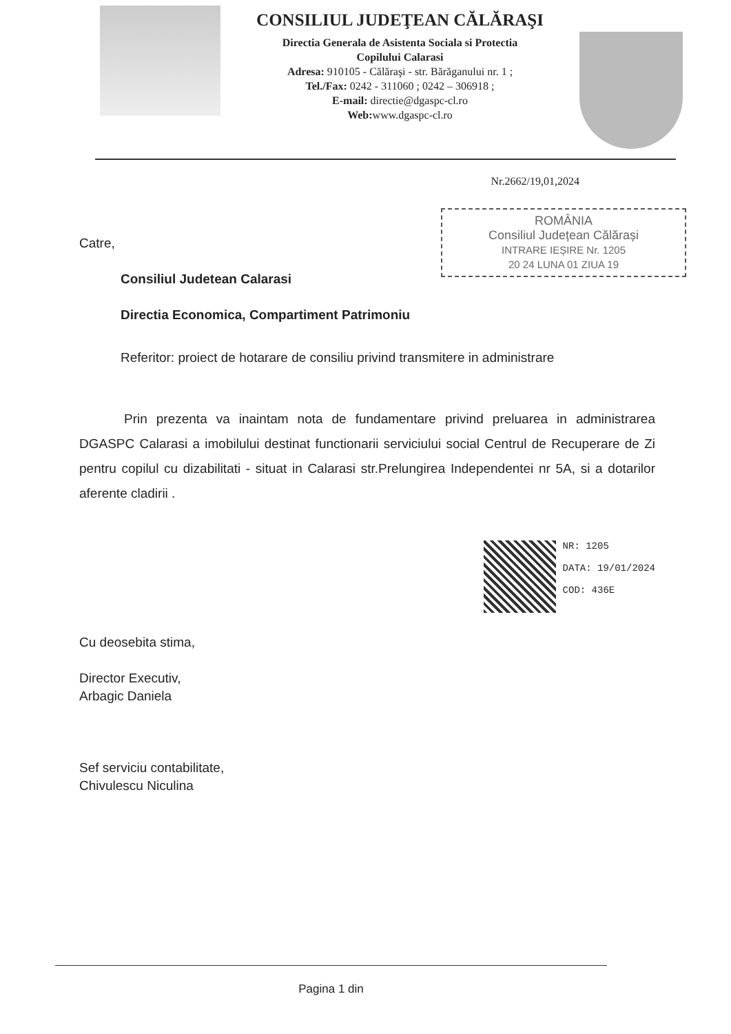CONSILIUL JUDEŢEAN CĂLĂRAŞI
Directia Generala de Asistenta Sociala si Protectia
Copilului Calarasi
Adresa: 910105 - Călăraşi - str. Bărăganului nr. 1 ;
Tel./Fax: 0242 - 311060 ; 0242 – 306918 ;
E-mail: directie@dgaspc-cl.ro
Web:www.dgaspc-cl.ro
Nr.2662/19,01,2024
ROMÂNIA
Consiliul Județean Călărași
INTRARE IEȘIRE Nr. 1205
20 24 LUNA 01 ZIUA 19
Catre,
Consiliul Judetean Calarasi
Directia Economica, Compartiment Patrimoniu
Referitor: proiect de hotarare de consiliu privind transmitere in administrare
Prin prezenta va inaintam nota de fundamentare privind preluarea in administrarea DGASPC Calarasi a imobilului destinat functionarii serviciului social Centrul de Recuperare de Zi pentru copilul cu dizabilitati - situat in Calarasi str.Prelungirea Independentei nr 5A, si a dotarilor aferente cladirii .
NR: 1205
DATA: 19/01/2024
COD: 436E
Cu deosebita stima,
Director Executiv,
Arbagic Daniela
Sef serviciu contabilitate,
Chivulescu Niculina
Pagina 1 din